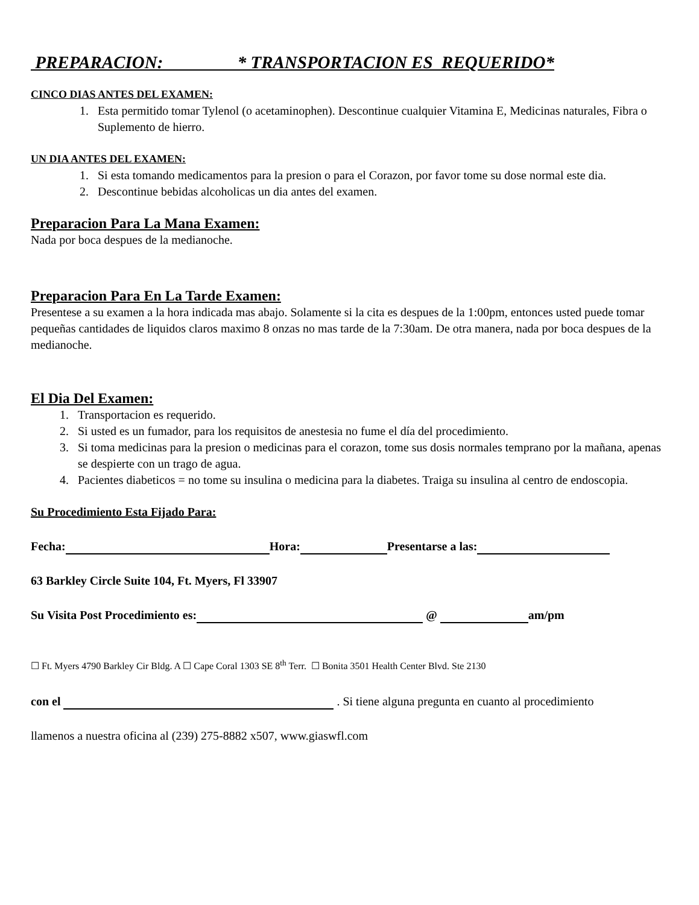PREPARACION: * TRANSPORTACION ES REQUERIDO*
CINCO DIAS ANTES DEL EXAMEN:
1. Esta permitido tomar Tylenol (o acetaminophen). Descontinue cualquier Vitamina E, Medicinas naturales, Fibra o Suplemento de hierro.
UN DIA ANTES DEL EXAMEN:
1. Si esta tomando medicamentos para la presion o para el Corazon, por favor tome su dose normal este dia.
2. Descontinue bebidas alcoholicas un dia antes del examen.
Preparacion Para La Mana Examen:
Nada por boca despues de la medianoche.
Preparacion Para En La Tarde Examen:
Presentese a su examen a la hora indicada mas abajo. Solamente si la cita es despues de la 1:00pm, entonces usted puede tomar pequeñas cantidades de liquidos claros maximo 8 onzas no mas tarde de la 7:30am. De otra manera, nada por boca despues de la medianoche.
El Dia Del Examen:
1. Transportacion es requerido.
2. Si usted es un fumador, para los requisitos de anestesia no fume el día del procedimiento.
3. Si toma medicinas para la presion o medicinas para el corazon, tome sus dosis normales temprano por la mañana, apenas se despierte con un trago de agua.
4. Pacientes diabeticos = no tome su insulina o medicina para la diabetes. Traiga su insulina al centro de endoscopia.
Su Procedimiento Esta Fijado Para:
Fecha: Hora: Presentarse a las:
63 Barkley Circle Suite 104, Ft. Myers, Fl 33907
Su Visita Post Procedimiento es: @ am/pm
☐ Ft. Myers 4790 Barkley Cir Bldg. A ☐ Cape Coral 1303 SE 8<sup>th</sup> Terr. ☐ Bonita 3501 Health Center Blvd. Ste 2130
con el . Si tiene alguna pregunta en cuanto al procedimiento
llamenos a nuestra oficina al (239) 275-8882 x507, www.giaswfl.com